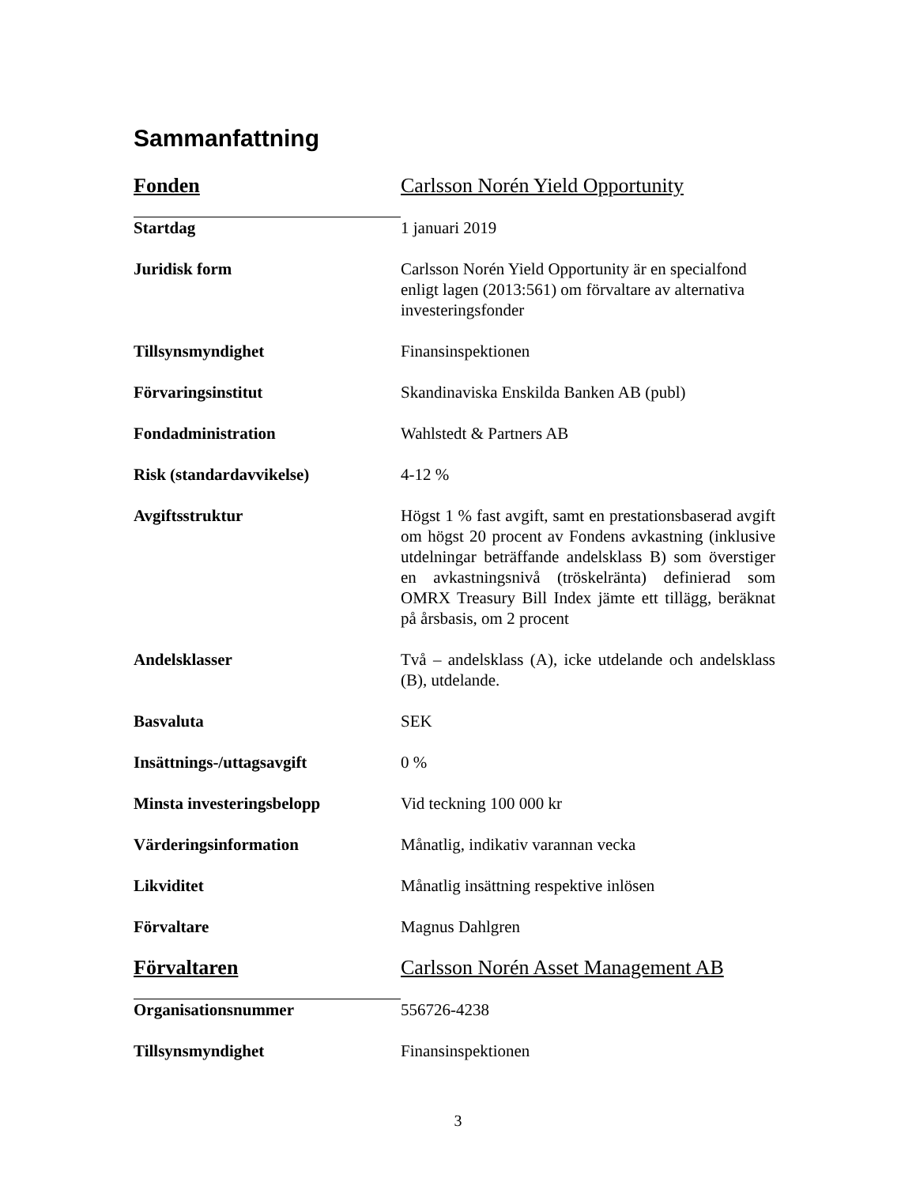Sammanfattning
| Fonden | Carlsson Norén Yield Opportunity |
| Startdag | 1 januari 2019 |
| Juridisk form | Carlsson Norén Yield Opportunity är en specialfond enligt lagen (2013:561) om förvaltare av alternativa investeringsfonder |
| Tillsynsmyndighet | Finansinspektionen |
| Förvaringsinstitut | Skandinaviska Enskilda Banken AB (publ) |
| Fondadministration | Wahlstedt & Partners AB |
| Risk (standardavvikelse) | 4-12 % |
| Avgiftsstruktur | Högst 1 % fast avgift, samt en prestationsbaserad avgift om högst 20 procent av Fondens avkastning (inklusive utdelningar beträffande andelsklass B) som överstiger en avkastningsnivå (tröskelränta) definierad som OMRX Treasury Bill Index jämte ett tillägg, beräknat på årsbasis, om 2 procent |
| Andelsklasser | Två – andelsklass (A), icke utdelande och andelsklass (B), utdelande. |
| Basvaluta | SEK |
| Insättnings-/uttagsavgift | 0 % |
| Minsta investeringsbelopp | Vid teckning 100 000 kr |
| Värderingsinformation | Månatlig, indikativ varannan vecka |
| Likviditet | Månatlig insättning respektive inlösen |
| Förvaltare | Magnus Dahlgren |
| Förvaltaren | Carlsson Norén Asset Management AB |
| Organisationsnummer | 556726-4238 |
| Tillsynsmyndighet | Finansinspektionen |
3